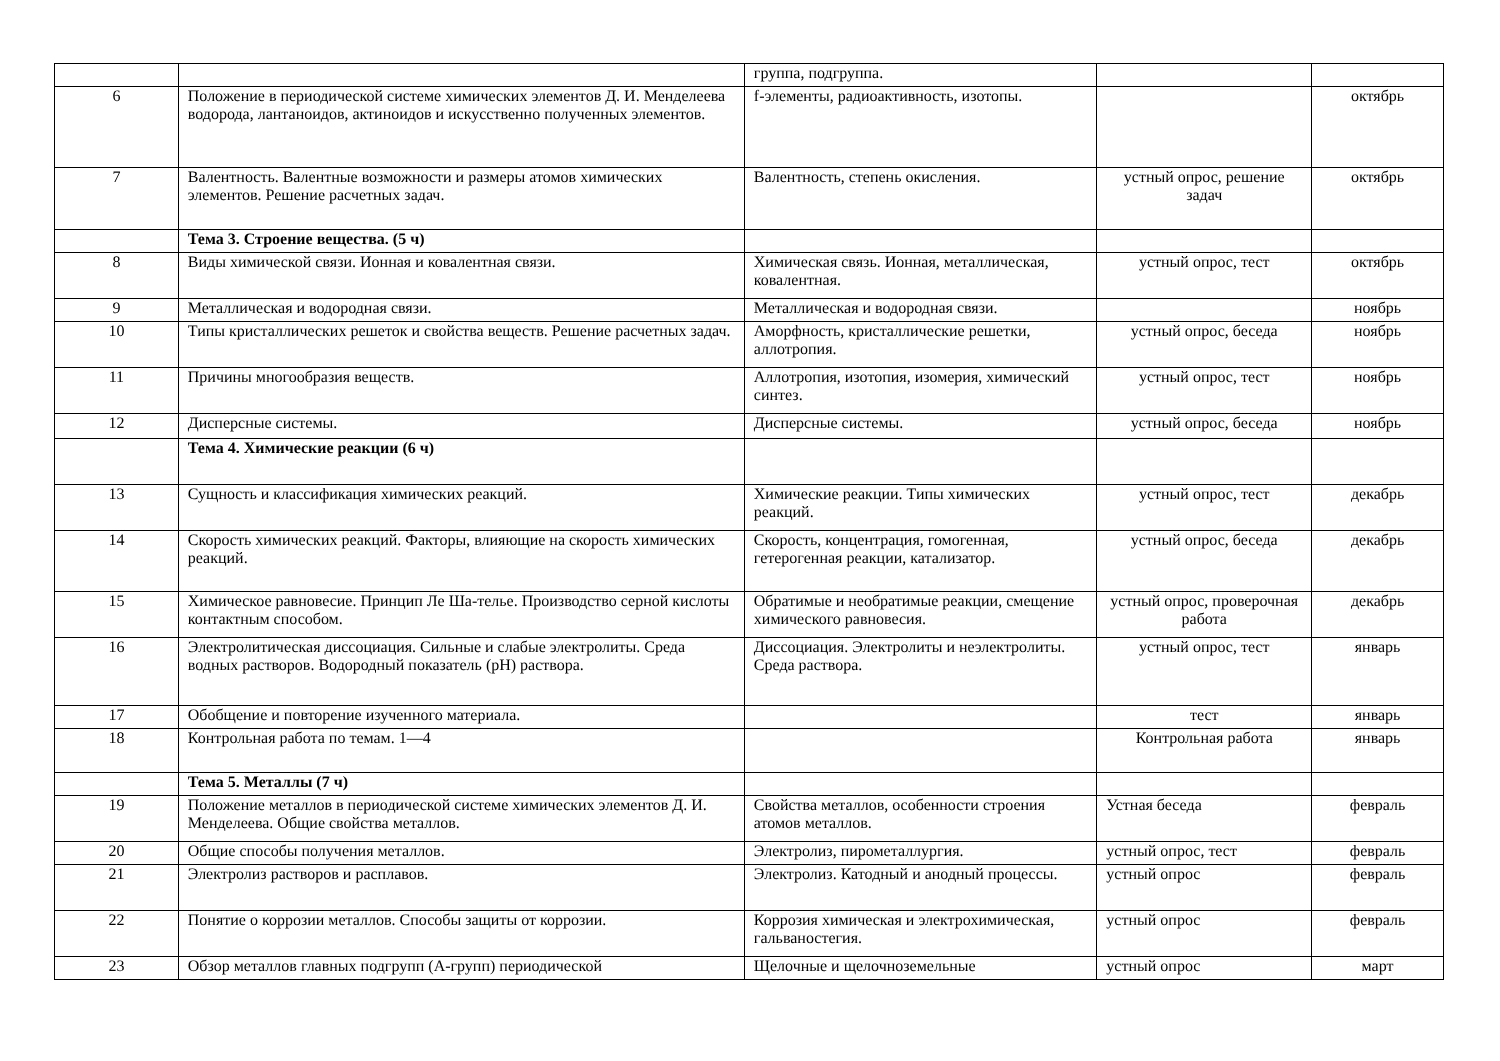| | | группа, подгруппа. | | |
| 6 | Положение в периодической системе химических элементов Д. И. Менделеева водорода, лантаноидов, актиноидов и искусственно полученных элементов. | f-элементы, радиоактивность, изотопы. | | октябрь |
| 7 | Валентность. Валентные возможности и размеры атомов химических элементов. Решение расчетных задач. | Валентность, степень окисления. | устный опрос, решение задач | октябрь |
| | Тема 3. Строение вещества. (5 ч) | | | |
| 8 | Виды химической связи. Ионная и ковалентная связи. | Химическая связь. Ионная, металлическая, ковалентная. | устный опрос, тест | октябрь |
| 9 | Металлическая и водородная связи. | Металлическая и водородная связи. | | ноябрь |
| 10 | Типы кристаллических решеток и свойства веществ. Решение расчетных задач. | Аморфность, кристаллические решетки, аллотропия. | устный опрос, беседа | ноябрь |
| 11 | Причины многообразия веществ. | Аллотропия, изотопия, изомерия, химический синтез. | устный опрос, тест | ноябрь |
| 12 | Дисперсные системы. | Дисперсные системы. | устный опрос, беседа | ноябрь |
| | Тема 4. Химические реакции (6 ч) | | | |
| 13 | Сущность и классификация химических реакций. | Химические реакции. Типы химических реакций. | устный опрос, тест | декабрь |
| 14 | Скорость химических реакций. Факторы, влияющие на скорость химических реакций. | Скорость, концентрация, гомогенная, гетерогенная реакции, катализатор. | устный опрос, беседа | декабрь |
| 15 | Химическое равновесие. Принцип Ле Ша-телье. Производство серной кислоты контактным способом. | Обратимые и необратимые реакции, смещение химического равновесия. | устный опрос, проверочная работа | декабрь |
| 16 | Электролитическая диссоциация. Сильные и слабые электролиты. Среда водных растворов. Водородный показатель (pH) раствора. | Диссоциация. Электролиты и неэлектролиты. Среда раствора. | устный опрос, тест | январь |
| 17 | Обобщение и повторение изученного материала. | | тест | январь |
| 18 | Контрольная работа по темам. 1—4 | | Контрольная работа | январь |
| | Тема 5. Металлы (7 ч) | | | |
| 19 | Положение металлов в периодической системе химических элементов Д. И. Менделеева. Общие свойства металлов. | Свойства металлов, особенности строения атомов металлов. | Устная беседа | февраль |
| 20 | Общие способы получения металлов. | Электролиз, пирометаллургия. | устный опрос, тест | февраль |
| 21 | Электролиз растворов и расплавов. | Электролиз. Катодный и анодный процессы. | устный опрос | февраль |
| 22 | Понятие о коррозии металлов. Способы защиты от коррозии. | Коррозия химическая и электрохимическая, гальваностегия. | устный опрос | февраль |
| 23 | Обзор металлов главных подгрупп (А-групп) периодической | Щелочные и щелочноземельные | устный опрос | март |